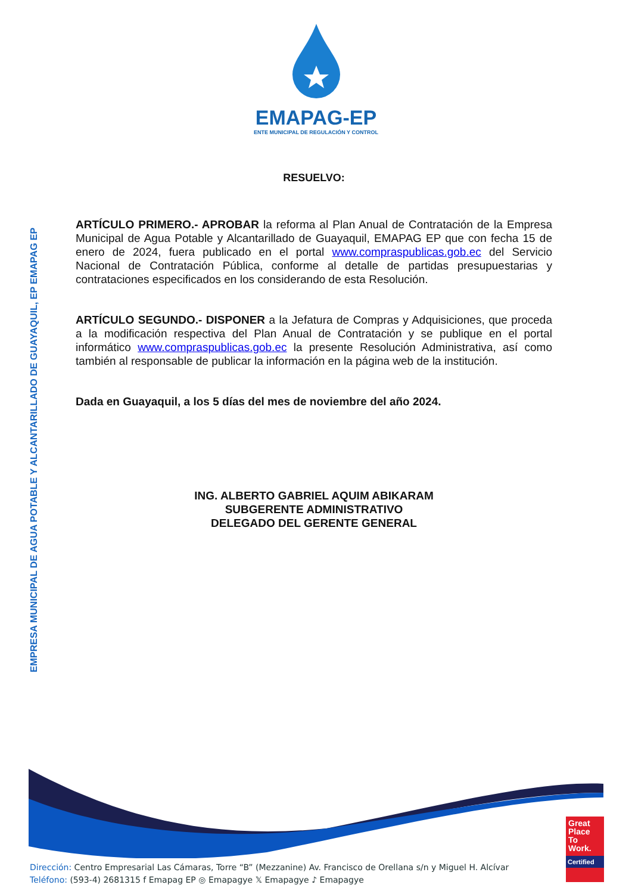EMAPAG-EP
ENTE MUNICIPAL DE REGULACIÓN Y CONTROL
EMPRESA MUNICIPAL DE AGUA POTABLE Y ALCANTARILLADO DE GUAYAQUIL, EP EMAPAG EP
RESUELVO:
ARTÍCULO PRIMERO.- APROBAR la reforma al Plan Anual de Contratación de la Empresa Municipal de Agua Potable y Alcantarillado de Guayaquil, EMAPAG EP que con fecha 15 de enero de 2024, fuera publicado en el portal www.compraspublicas.gob.ec del Servicio Nacional de Contratación Pública, conforme al detalle de partidas presupuestarias y contrataciones especificados en los considerando de esta Resolución.
ARTÍCULO SEGUNDO.- DISPONER a la Jefatura de Compras y Adquisiciones, que proceda a la modificación respectiva del Plan Anual de Contratación y se publique en el portal informático www.compraspublicas.gob.ec la presente Resolución Administrativa, así como también al responsable de publicar la información en la página web de la institución.
Dada en Guayaquil, a los 5 días del mes de noviembre del año 2024.
ING. ALBERTO GABRIEL AQUIM ABIKARAM
SUBGERENTE ADMINISTRATIVO
DELEGADO DEL GERENTE GENERAL
Great Place To Work.
Certified
Dirección: Centro Empresarial Las Cámaras, Torre “B” (Mezzanine) Av. Francisco de Orellana s/n y Miguel H. Alcívar
Teléfono: (593-4) 2681315 f Emapag EP ◎ Emapagye 𝕏 Emapagye ♪ Emapagye